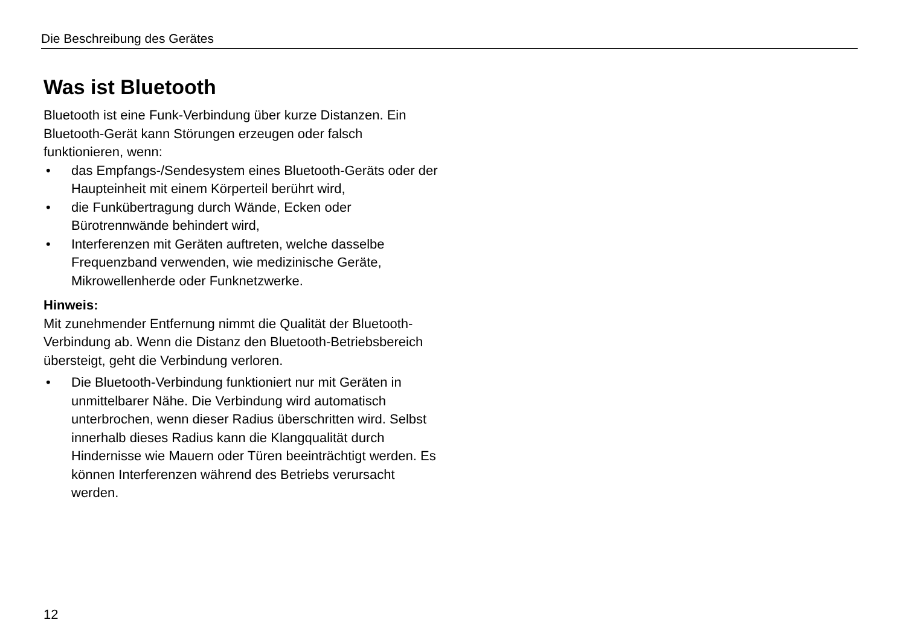Die Beschreibung des Gerätes
Was ist Bluetooth
Bluetooth ist eine Funk-Verbindung über kurze Distanzen. Ein Bluetooth-Gerät kann Störungen erzeugen oder falsch funktionieren, wenn:
• das Empfangs-/Sendesystem eines Bluetooth-Geräts oder der Haupteinheit mit einem Körperteil berührt wird,
• die Funkübertragung durch Wände, Ecken oder Bürotrennwände behindert wird,
• Interferenzen mit Geräten auftreten, welche dasselbe Frequenzband verwenden, wie medizinische Geräte, Mikrowellenherde oder Funknetzwerke.
Hinweis:
Mit zunehmender Entfernung nimmt die Qualität der Bluetooth-Verbindung ab. Wenn die Distanz den Bluetooth-Betriebsbereich übersteigt, geht die Verbindung verloren.
• Die Bluetooth-Verbindung funktioniert nur mit Geräten in unmittelbarer Nähe. Die Verbindung wird automatisch unterbrochen, wenn dieser Radius überschritten wird. Selbst innerhalb dieses Radius kann die Klangqualität durch Hindernisse wie Mauern oder Türen beeinträchtigt werden. Es können Interferenzen während des Betriebs verursacht werden.
12